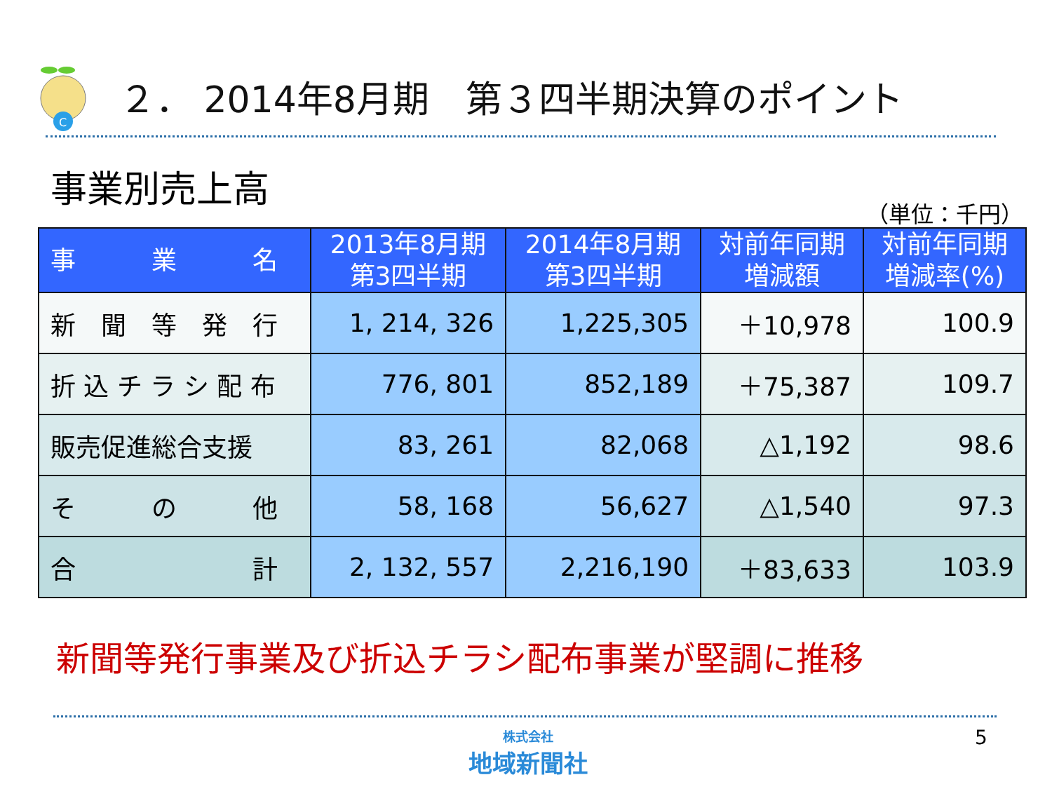C
２． 2014年8月期　第３四半期決算のポイント
事業別売上高
（単位：千円）
| 事 業 名 | 2013年8月期 第3四半期 | 2014年8月期 第3四半期 | 対前年同期 増減額 | 対前年同期 増減率(%) |
| --- | --- | --- | --- | --- |
| 新 聞 等 発 行 | 1, 214, 326 | 1,225,305 | ＋10,978 | 100.9 |
| 折 込 チ ラ シ 配 布 | 776, 801 | 852,189 | ＋75,387 | 109.7 |
| 販売促進総合支援 | 83, 261 | 82,068 | △1,192 | 98.6 |
| そ の 他 | 58, 168 | 56,627 | △1,540 | 97.3 |
| 合 計 | 2, 132, 557 | 2,216,190 | ＋83,633 | 103.9 |
新聞等発行事業及び折込チラシ配布事業が堅調に推移
株式会社
地域新聞社
5